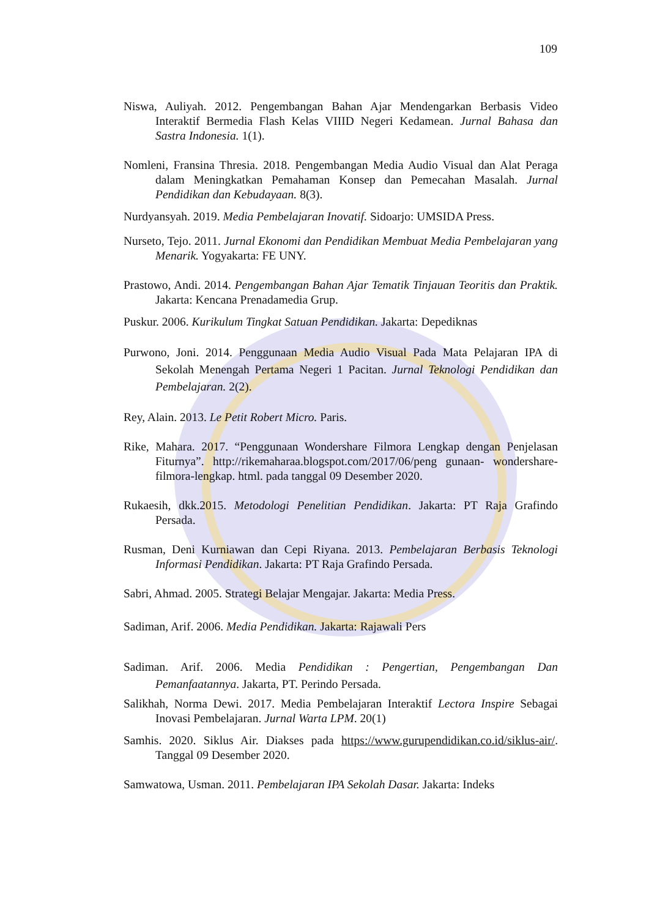109
Niswa, Auliyah. 2012. Pengembangan Bahan Ajar Mendengarkan Berbasis Video Interaktif Bermedia Flash Kelas VIIID Negeri Kedamean. Jurnal Bahasa dan Sastra Indonesia. 1(1).
Nomleni, Fransina Thresia. 2018. Pengembangan Media Audio Visual dan Alat Peraga dalam Meningkatkan Pemahaman Konsep dan Pemecahan Masalah. Jurnal Pendidikan dan Kebudayaan. 8(3).
Nurdyansyah. 2019. Media Pembelajaran Inovatif. Sidoarjo: UMSIDA Press.
Nurseto, Tejo. 2011. Jurnal Ekonomi dan Pendidikan Membuat Media Pembelajaran yang Menarik. Yogyakarta: FE UNY.
Prastowo, Andi. 2014. Pengembangan Bahan Ajar Tematik Tinjauan Teoritis dan Praktik. Jakarta: Kencana Prenadamedia Grup.
Puskur. 2006. Kurikulum Tingkat Satuan Pendidikan. Jakarta: Depediknas
Purwono, Joni. 2014. Penggunaan Media Audio Visual Pada Mata Pelajaran IPA di Sekolah Menengah Pertama Negeri 1 Pacitan. Jurnal Teknologi Pendidikan dan Pembelajaran. 2(2).
Rey, Alain. 2013. Le Petit Robert Micro. Paris.
Rike, Mahara. 2017. “Penggunaan Wondershare Filmora Lengkap dengan Penjelasan Fiturnya”. http://rikemaharaa.blogspot.com/2017/06/peng gunaan- wondershare- filmora-lengkap. html. pada tanggal 09 Desember 2020.
Rukaesih, dkk.2015. Metodologi Penelitian Pendidikan. Jakarta: PT Raja Grafindo Persada.
Rusman, Deni Kurniawan dan Cepi Riyana. 2013. Pembelajaran Berbasis Teknologi Informasi Pendidikan. Jakarta: PT Raja Grafindo Persada.
Sabri, Ahmad. 2005. Strategi Belajar Mengajar. Jakarta: Media Press.
Sadiman, Arif. 2006. Media Pendidikan. Jakarta: Rajawali Pers
Sadiman. Arif. 2006. Media Pendidikan : Pengertian, Pengembangan Dan Pemanfaatannya. Jakarta, PT. Perindo Persada.
Salikhah, Norma Dewi. 2017. Media Pembelajaran Interaktif Lectora Inspire Sebagai Inovasi Pembelajaran. Jurnal Warta LPM. 20(1)
Samhis. 2020. Siklus Air. Diakses pada https://www.gurupendidikan.co.id/siklus-air/. Tanggal 09 Desember 2020.
Samwatowa, Usman. 2011. Pembelajaran IPA Sekolah Dasar. Jakarta: Indeks